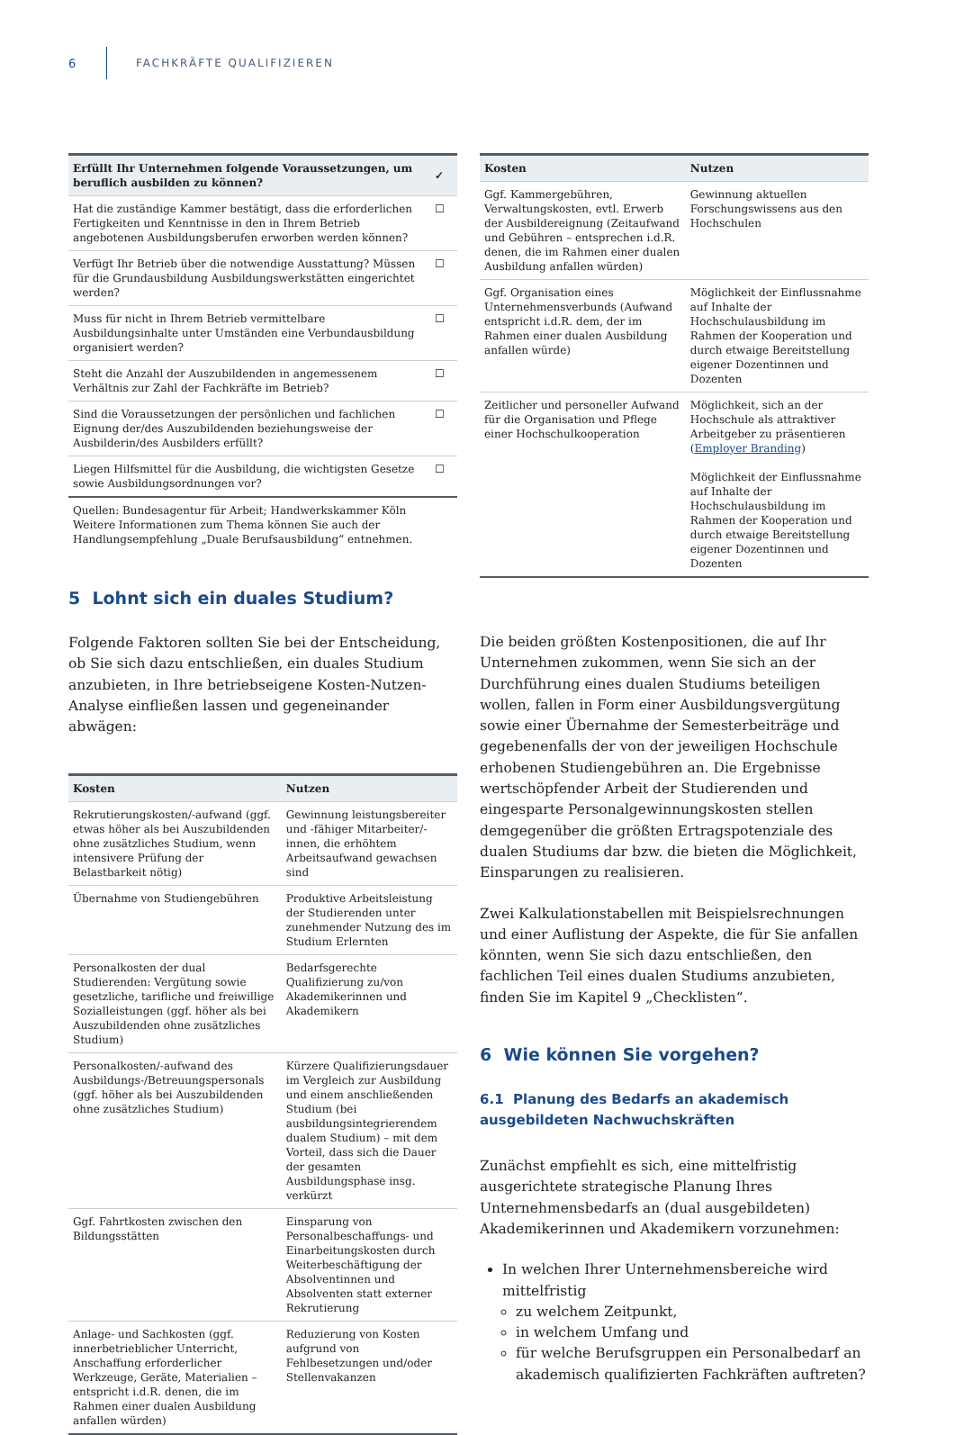6 FACHKRÄFTE QUALIFIZIEREN
| Erfüllt Ihr Unternehmen folgende Voraussetzungen, um beruflich ausbilden zu können? | ✓ |
| --- | --- |
| Hat die zuständige Kammer bestätigt, dass die erforderlichen Fertigkeiten und Kenntnisse in den in Ihrem Betrieb angebotenen Ausbildungsberufen erworben werden können? | ☐ |
| Verfügt Ihr Betrieb über die notwendige Ausstattung? Müssen für die Grundausbildung Ausbildungswerkstätten eingerichtet werden? | ☐ |
| Muss für nicht in Ihrem Betrieb vermittelbare Ausbildungsinhalte unter Umständen eine Verbundausbildung organisiert werden? | ☐ |
| Steht die Anzahl der Auszubildenden in angemessenem Verhältnis zur Zahl der Fachkräfte im Betrieb? | ☐ |
| Sind die Voraussetzungen der persönlichen und fachlichen Eignung der/des Auszubildenden beziehungsweise der Ausbilderin/des Ausbilders erfüllt? | ☐ |
| Liegen Hilfsmittel für die Ausbildung, die wichtigsten Gesetze sowie Ausbildungsordnungen vor? | ☐ |
Quellen: Bundesagentur für Arbeit; Handwerkskammer Köln
Weitere Informationen zum Thema können Sie auch der Handlungsempfehlung „Duale Berufsausbildung“ entnehmen.
5 Lohnt sich ein duales Studium?
Folgende Faktoren sollten Sie bei der Entscheidung, ob Sie sich dazu entschließen, ein duales Studium anzubieten, in Ihre betriebseigene Kosten-Nutzen-Analyse einfließen lassen und gegeneinander abwägen:
| Kosten | Nutzen |
| --- | --- |
| Rekrutierungskosten/-aufwand (ggf. etwas höher als bei Auszubildenden ohne zusätzliches Studium, wenn intensivere Prüfung der Belastbarkeit nötig) | Gewinnung leistungsbereiter und -fähiger Mitarbeiter/-innen, die erhöhtem Arbeitsaufwand gewachsen sind |
| Übernahme von Studiengebühren | Produktive Arbeitsleistung der Studierenden unter zunehmender Nutzung des im Studium Erlernten |
| Personalkosten der dual Studierenden: Vergütung sowie gesetzliche, tarifliche und freiwillige Sozialleistungen (ggf. höher als bei Auszubildenden ohne zusätzliches Studium) | Bedarfsgerechte Qualifizierung zu/von Akademikerinnen und Akademikern |
| Personalkosten/-aufwand des Ausbildungs-/Betreuungspersonals (ggf. höher als bei Auszubildenden ohne zusätzliches Studium) | Kürzere Qualifizierungsdauer im Vergleich zur Ausbildung und einem anschließenden Studium (bei ausbildungsintegrierendem dualem Studium) – mit dem Vorteil, dass sich die Dauer der gesamten Ausbildungsphase insg. verkürzt |
| Ggf. Fahrtkosten zwischen den Bildungsstätten | Einsparung von Personalbeschaffungs- und Einarbeitungskosten durch Weiterbeschäftigung der Absolventinnen und Absolventen statt externer Rekrutierung |
| Anlage- und Sachkosten (ggf. innerbetrieblicher Unterricht, Anschaffung erforderlicher Werkzeuge, Geräte, Materialien – entspricht i.d.R. denen, die im Rahmen einer dualen Ausbildung anfallen würden) | Reduzierung von Kosten aufgrund von Fehlbesetzungen und/oder Stellenvakanzen |
| Kosten | Nutzen |
| --- | --- |
| Ggf. Kammergebühren, Verwaltungskosten, evtl. Erwerb der Ausbildereignung (Zeitaufwand und Gebühren – entsprechen i.d.R. denen, die im Rahmen einer dualen Ausbildung anfallen würden) | Gewinnung aktuellen Forschungswissens aus den Hochschulen |
| Ggf. Organisation eines Unternehmensverbunds (Aufwand entspricht i.d.R. dem, der im Rahmen einer dualen Ausbildung anfallen würde) | Möglichkeit der Einflussnahme auf Inhalte der Hochschulausbildung im Rahmen der Kooperation und durch etwaige Bereitstellung eigener Dozentinnen und Dozenten |
| Zeitlicher und personeller Aufwand für die Organisation und Pflege einer Hochschulkooperation | Möglichkeit, sich an der Hochschule als attraktiver Arbeitgeber zu präsentieren ( Employer Branding ) Möglichkeit der Einflussnahme auf Inhalte der Hochschulausbildung im Rahmen der Kooperation und durch etwaige Bereitstellung eigener Dozentinnen und Dozenten |
Die beiden größten Kostenpositionen, die auf Ihr Unternehmen zukommen, wenn Sie sich an der Durchführung eines dualen Studiums beteiligen wollen, fallen in Form einer Ausbildungsvergütung sowie einer Übernahme der Semesterbeiträge und gegebenenfalls der von der jeweiligen Hochschule erhobenen Studiengebühren an. Die Ergebnisse wertschöpfender Arbeit der Studierenden und eingesparte Personalgewinnungskosten stellen demgegenüber die größten Ertragspotenziale des dualen Studiums dar bzw. die bieten die Möglichkeit, Einsparungen zu realisieren.
Zwei Kalkulationstabellen mit Beispielsrechnungen und einer Auflistung der Aspekte, die für Sie anfallen könnten, wenn Sie sich dazu entschließen, den fachlichen Teil eines dualen Studiums anzubieten, finden Sie im Kapitel 9 „Checklisten“.
6 Wie können Sie vorgehen?
6.1 Planung des Bedarfs an akademisch ausgebildeten Nachwuchskräften
Zunächst empfiehlt es sich, eine mittelfristig ausgerichtete strategische Planung Ihres Unternehmensbedarfs an (dual ausgebildeten) Akademikerinnen und Akademikern vorzunehmen:
In welchen Ihrer Unternehmensbereiche wird mittelfristig
zu welchem Zeitpunkt,
in welchem Umfang und
für welche Berufsgruppen ein Personalbedarf an akademisch qualifizierten Fachkräften auftreten?